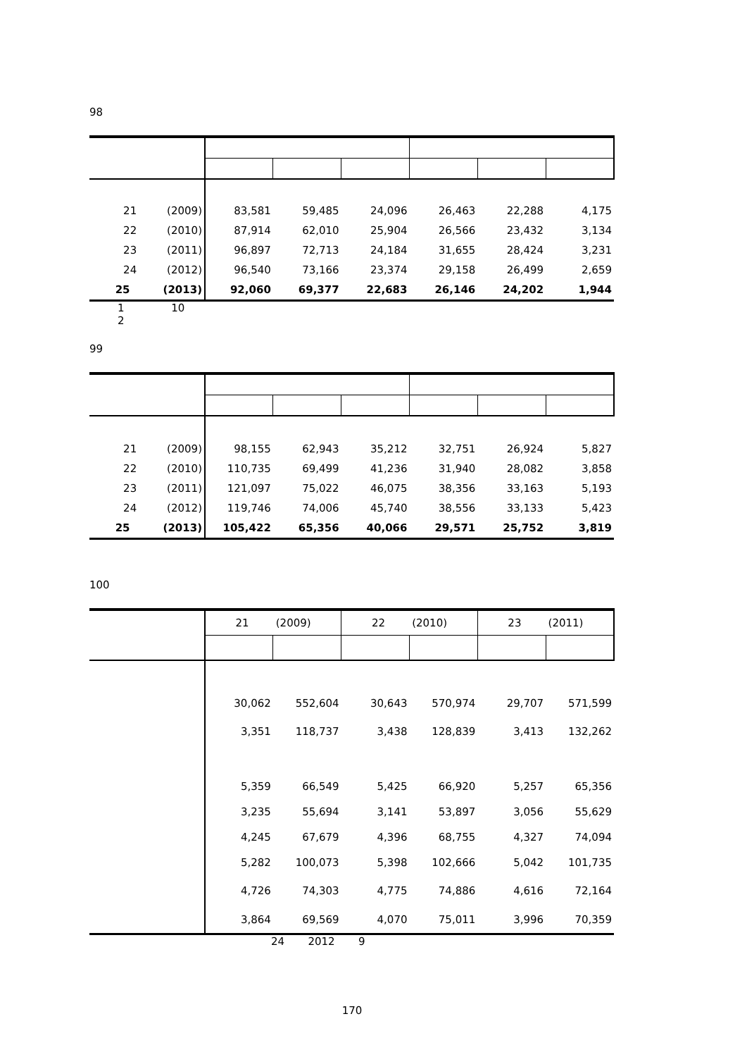98
| 21 (2009) | 83,581 | 59,485 | 24,096 | 26,463 | 22,288 | 4,175 |
| 22 (2010) | 87,914 | 62,010 | 25,904 | 26,566 | 23,432 | 3,134 |
| 23 (2011) | 96,897 | 72,713 | 24,184 | 31,655 | 28,424 | 3,231 |
| 24 (2012) | 96,540 | 73,166 | 23,374 | 29,158 | 26,499 | 2,659 |
| 25 (2013) | 92,060 | 69,377 | 22,683 | 26,146 | 24,202 | 1,944 |
1 10
2
99
| 21 (2009) | 98,155 | 62,943 | 35,212 | 32,751 | 26,924 | 5,827 |
| 22 (2010) | 110,735 | 69,499 | 41,236 | 31,940 | 28,082 | 3,858 |
| 23 (2011) | 121,097 | 75,022 | 46,075 | 38,356 | 33,163 | 5,193 |
| 24 (2012) | 119,746 | 74,006 | 45,740 | 38,556 | 33,133 | 5,423 |
| 25 (2013) | 105,422 | 65,356 | 40,066 | 29,571 | 25,752 | 3,819 |
100
| | 21 (2009) | | 22 (2010) | | 23 (2011) | |
| --- | --- | --- | --- | --- | --- | --- |
| | 30,062 | 552,604 | 30,643 | 570,974 | 29,707 | 571,599 |
| | 3,351 | 118,737 | 3,438 | 128,839 | 3,413 | 132,262 |
| | 5,359 | 66,549 | 5,425 | 66,920 | 5,257 | 65,356 |
| | 3,235 | 55,694 | 3,141 | 53,897 | 3,056 | 55,629 |
| | 4,245 | 67,679 | 4,396 | 68,755 | 4,327 | 74,094 |
| | 5,282 | 100,073 | 5,398 | 102,666 | 5,042 | 101,735 |
| | 4,726 | 74,303 | 4,775 | 74,886 | 4,616 | 72,164 |
| | 3,864 | 69,569 | 4,070 | 75,011 | 3,996 | 70,359 |
24 2012 9
170